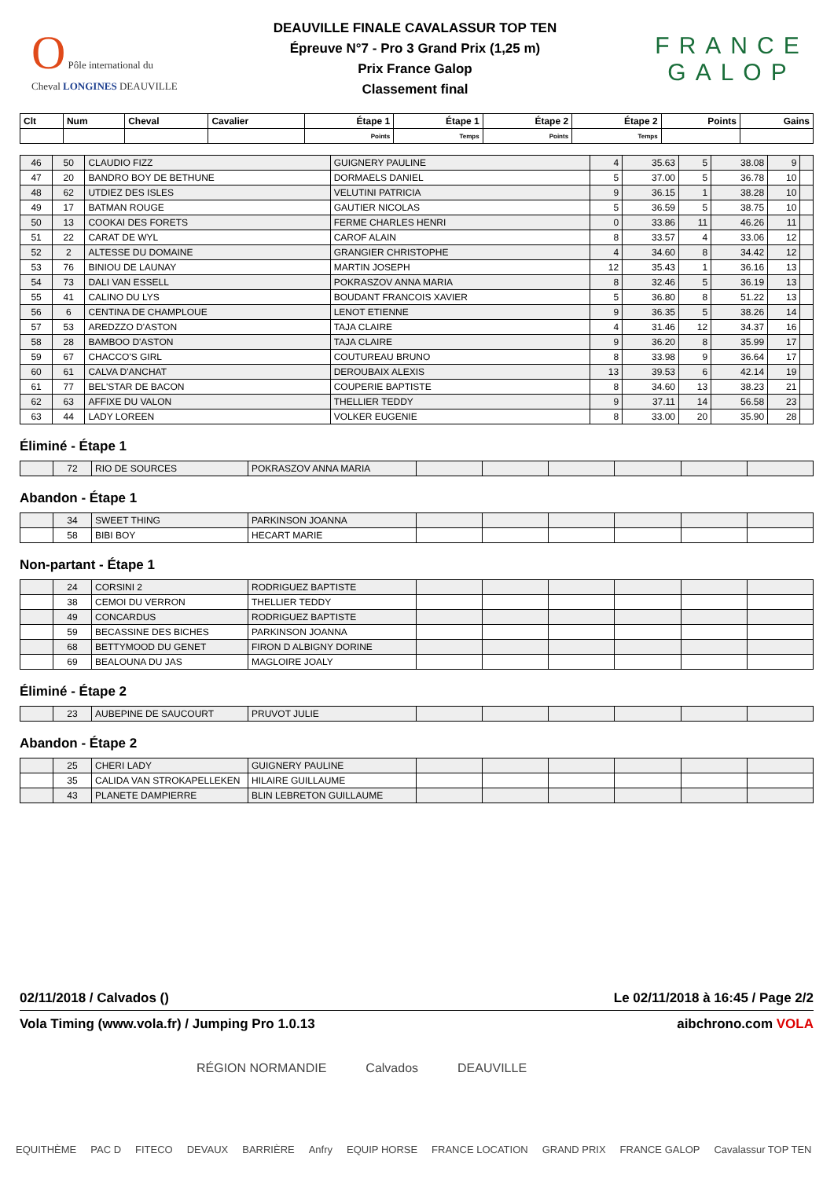O Pôle international du Cheval LONGINES DEAUVILLE
DEAUVILLE FINALE CAVALASSUR TOP TEN
Épreuve N°7 - Pro 3 Grand Prix (1,25 m)
Prix France Galop
Classement final
FRANCE
GALOP
| Clt | Num | Cheval | Cavalier | Étape 1 | Étape 1 | Étape 2 | Étape 2 | Points | Gains |
| --- | --- | --- | --- | --- | --- | --- | --- | --- | --- |
| | | | | Points | Temps | Points | Temps | | |
| 46 | 50 | CLAUDIO FIZZ | GUIGNERY PAULINE | 4 | 35.63 | 5 | 38.08 | 9 | |
| 47 | 20 | BANDRO BOY DE BETHUNE | DORMAELS DANIEL | 5 | 37.00 | 5 | 36.78 | 10 | |
| 48 | 62 | UTDIEZ DES ISLES | VELUTINI PATRICIA | 9 | 36.15 | 1 | 38.28 | 10 | |
| 49 | 17 | BATMAN ROUGE | GAUTIER NICOLAS | 5 | 36.59 | 5 | 38.75 | 10 | |
| 50 | 13 | COOKAI DES FORETS | FERME CHARLES HENRI | 0 | 33.86 | 11 | 46.26 | 11 | |
| 51 | 22 | CARAT DE WYL | CAROF ALAIN | 8 | 33.57 | 4 | 33.06 | 12 | |
| 52 | 2 | ALTESSE DU DOMAINE | GRANGIER CHRISTOPHE | 4 | 34.60 | 8 | 34.42 | 12 | |
| 53 | 76 | BINIOU DE LAUNAY | MARTIN JOSEPH | 12 | 35.43 | 1 | 36.16 | 13 | |
| 54 | 73 | DALI VAN ESSELL | POKRASZOV ANNA MARIA | 8 | 32.46 | 5 | 36.19 | 13 | |
| 55 | 41 | CALINO DU LYS | BOUDANT FRANCOIS XAVIER | 5 | 36.80 | 8 | 51.22 | 13 | |
| 56 | 6 | CENTINA DE CHAMPLOUE | LENOT ETIENNE | 9 | 36.35 | 5 | 38.26 | 14 | |
| 57 | 53 | AREDZZO D'ASTON | TAJA CLAIRE | 4 | 31.46 | 12 | 34.37 | 16 | |
| 58 | 28 | BAMBOO D'ASTON | TAJA CLAIRE | 9 | 36.20 | 8 | 35.99 | 17 | |
| 59 | 67 | CHACCO'S GIRL | COUTUREAU BRUNO | 8 | 33.98 | 9 | 36.64 | 17 | |
| 60 | 61 | CALVA D'ANCHAT | DEROUBAIX ALEXIS | 13 | 39.53 | 6 | 42.14 | 19 | |
| 61 | 77 | BEL'STAR DE BACON | COUPERIE BAPTISTE | 8 | 34.60 | 13 | 38.23 | 21 | |
| 62 | 63 | AFFIXE DU VALON | THELLIER TEDDY | 9 | 37.11 | 14 | 56.58 | 23 | |
| 63 | 44 | LADY LOREEN | VOLKER EUGENIE | 8 | 33.00 | 20 | 35.90 | 28 | |
Éliminé - Étape 1
| | 72 | RIO DE SOURCES | POKRASZOV ANNA MARIA | | | | | | |
Abandon - Étape 1
| | 34 | SWEET THING | PARKINSON JOANNA | | | | | | |
| | 58 | BIBI BOY | HECART MARIE | | | | | | |
Non-partant - Étape 1
| | 24 | CORSINI 2 | RODRIGUEZ BAPTISTE | | | | | | |
| | 38 | CEMOI DU VERRON | THELLIER TEDDY | | | | | | |
| | 49 | CONCARDUS | RODRIGUEZ BAPTISTE | | | | | | |
| | 59 | BECASSINE DES BICHES | PARKINSON JOANNA | | | | | | |
| | 68 | BETTYMOOD DU GENET | FIRON D ALBIGNY DORINE | | | | | | |
| | 69 | BEALOUNA DU JAS | MAGLOIRE JOALY | | | | | | |
Éliminé - Étape 2
| | 23 | AUBEPINE DE SAUCOURT | PRUVOT JULIE | | | | | | |
Abandon - Étape 2
| | 25 | CHERI LADY | GUIGNERY PAULINE | | | | | | |
| | 35 | CALIDA VAN STROKAPELLEKEN | HILAIRE GUILLAUME | | | | | | |
| | 43 | PLANETE DAMPIERRE | BLIN LEBRETON GUILLAUME | | | | | | |
02/11/2018 / Calvados () Le 02/11/2018 à 16:45 / Page 2/2
Vola Timing (www.vola.fr) / Jumping Pro 1.0.13 aibchrono.com VOLA
RÉGION NORMANDIE Calvados DEAUVILLE
EQUITHÈME PAC D FITECO DEVAUX BARRIÈRE Anfry EQUIP HORSE FRANCE LOCATION GRAND PRIX FRANCE GALOP Cavalassur TOP TEN